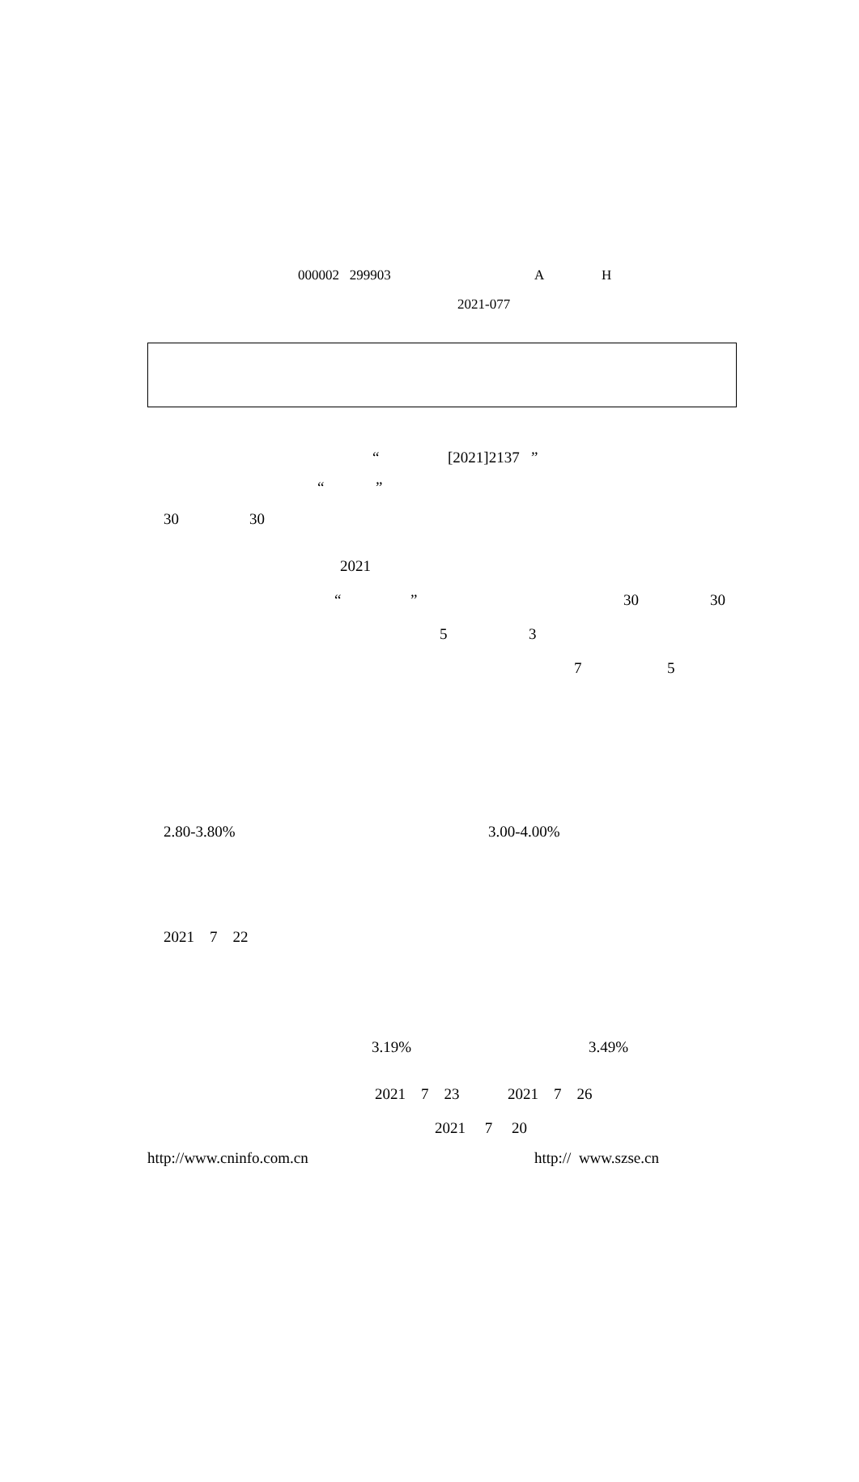000002 299903 A H
2021-077
“[2021]2137 ”
“”
30 30
2021
“” 30 30
5 3
7 5
2.80-3.80% 3.00-4.00%
2021 7 22
3.19% 3.49%
2021 7 23 2021 7 26
2021 7 20
http://www.cninfo.com.cn http:// www.szse.cn